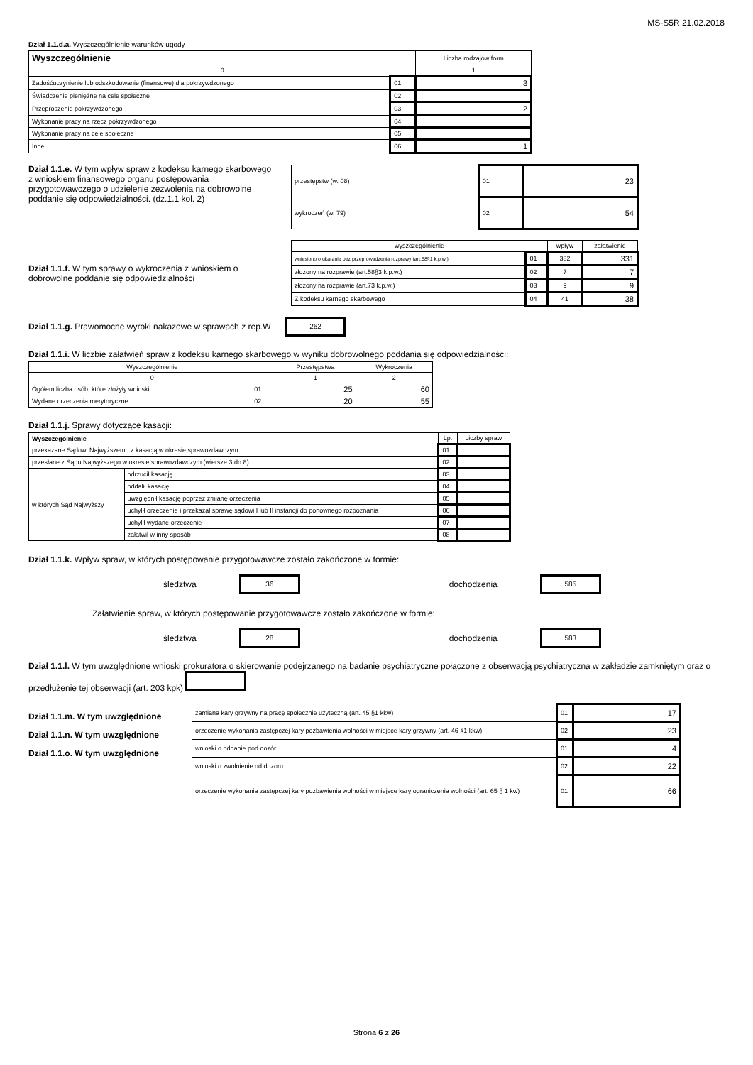MS-S5R 21.02.2018
Dział 1.1.d.a. Wyszczególnienie warunków ugody
| Wyszczególnienie | | Liczba rodzajów form |
| --- | --- | --- |
| 0 | | 1 |
| Zadośćuczynienie lub odszkodowanie (finansowe) dla pokrzywdzonego | 01 | 3 |
| Świadczenie pieniężne na cele społeczne | 02 | |
| Przeproszenie pokrzywdzonego | 03 | 2 |
| Wykonanie pracy na rzecz pokrzywdzonego | 04 | |
| Wykonanie pracy na cele społeczne | 05 | |
| Inne | 06 | 1 |
Dział 1.1.e. W tym wpływ spraw z kodeksu karnego skarbowego z wnioskiem finansowego organu postępowania przygotowawczego o udzielenie zezwolenia na dobrowolne poddanie się odpowiedzialności. (dz.1.1 kol. 2)
| przestępstw (w. 08) | 01 | 23 |
| wykroczeń (w. 79) | 02 | 54 |
Dział 1.1.f. W tym sprawy o wykroczenia z wnioskiem o dobrowolne poddanie się odpowiedzialności
| wyszczególnienie | | wpływ | załatwienie |
| --- | --- | --- | --- |
| wniesiono o ukaranie bez przeprowadzenia rozprawy (art.58§1 k.p.w.) | 01 | 382 | 331 |
| złożony na rozprawie (art.58§3 k.p.w.) | 02 | 7 | 7 |
| złożony na rozprawie (art.73 k.p.w.) | 03 | 9 | 9 |
| Z kodeksu karnego skarbowego | 04 | 41 | 38 |
Dział 1.1.g. Prawomocne wyroki nakazowe w sprawach z rep.W 262
Dział 1.1.i. W liczbie załatwień spraw z kodeksu karnego skarbowego w wyniku dobrowolnego poddania się odpowiedzialności:
| Wyszczególnienie | | Przestępstwa | Wykroczenia |
| --- | --- | --- | --- |
| 0 | | 1 | 2 |
| Ogółem liczba osób, które złożyły wnioski | 01 | 25 | 60 |
| Wydane orzeczenia merytoryczne | 02 | 20 | 55 |
Dział 1.1.j. Sprawy dotyczące kasacji:
| Wyszczególnienie | | Lp. | Liczby spraw |
| --- | --- | --- | --- |
| przekazane Sądowi Najwyższemu z kasacją w okresie sprawozdawczym | | 01 | |
| przesłane z Sądu Najwyższego w okresie sprawozdawczym (wiersze 3 do 8) | | 02 | |
| w których Sąd Najwyższy | odrzucił kasację | 03 | |
| | oddalił kasację | 04 | |
| | uwzględnił kasację poprzez zmianę orzeczenia | 05 | |
| | uchylił orzeczenie i przekazał sprawę sądowi I lub II instancji do ponownego rozpoznania | 06 | |
| | uchylił wydane orzeczenie | 07 | |
| | załatwił w inny sposób | 08 | |
Dział 1.1.k. Wpływ spraw, w których postępowanie przygotowawcze zostało zakończone w formie:
śledztwa 36 dochodzenia 585
Załatwienie spraw, w których postępowanie przygotowawcze zostało zakończone w formie:
śledztwa 28 dochodzenia 583
Dział 1.1.l. W tym uwzględnione wnioski prokuratora o skierowanie podejrzanego na badanie psychiatryczne połączone z obserwacją psychiatryczna w zakładzie zamkniętym oraz o przedłużenie tej obserwacji (art. 203 kpk)
Dział 1.1.m. W tym uwzględnione
Dział 1.1.n. W tym uwzględnione
Dział 1.1.o. W tym uwzględnione
| zamiana kary grzywny na pracę społecznie użyteczną (art. 45 §1 kkw) | 01 | 17 |
| orzeczenie wykonania zastępczej kary pozbawienia wolności w miejsce kary grzywny (art. 46 §1 kkw) | 02 | 23 |
| wnioski o oddanie pod dozór | 01 | 4 |
| wnioski o zwolnienie od dozoru | 02 | 22 |
| orzeczenie wykonania zastępczej kary pozbawienia wolności w miejsce kary ograniczenia wolności (art. 65 § 1 kw) | 01 | 66 |
Strona 6 z 26